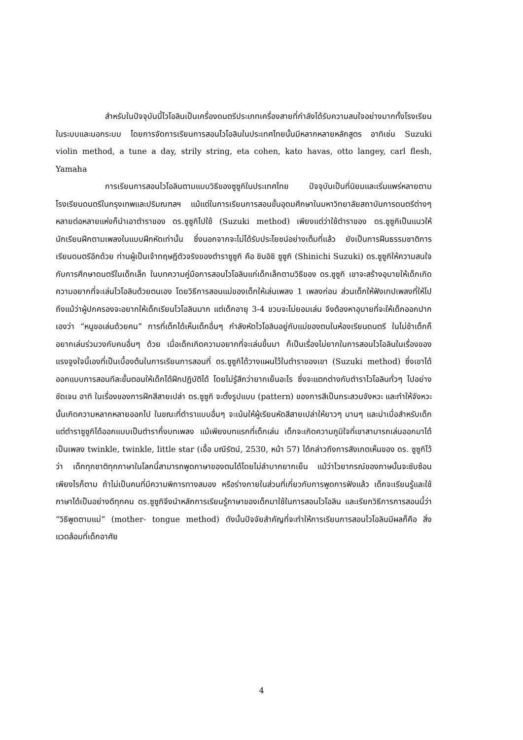สำหรับในปัจจุบันนี้ไวโอลินเป็นเครื่องดนตรีประเภทเครื่องสายที่กำลังได้รับความสนใจอย่างมากทั้งโรงเรียนในระบบและนอกระบบ โดยการจัดการเรียนการสอนไวโอลินในประเทศไทยนั้นมีหลากหลายหลักสูตร อาทิเช่น Suzuki violin method, a tune a day, strily string, eta cohen, kato havas, otto langey, carl flesh, Yamaha
การเรียนการสอนไวโอลินตามแบบวิธีของซูซูกิในประเทศไทย ปัจจุบันเป็นที่นิยมและเริ่มแพร่หลายตามโรงเรียนดนตรีในกรุงเทพและปริมณฑลฯ แม้แต่ในการเรียนการสอนขั้นอุดมศึกษาในมหาวิทยาลัยสถาบันการดนตรีต่างๆ หลายต่อหลายแห่งก็นำเอาตำราของ ดร.ซูซูกิไปใช้ (Suzuki method) เพียงแต่ว่าใช้ตำราของ ดร.ซูซูกิเป็นแนวให้นักเรียนฝึกตามเพลงในแบบฝึกหัดเท่านั้น ซึ่งนอกจากจะไม่ได้รับประโยชน์อย่างเต็มที่แล้ว ยังเป็นการฝืนธรรมชาติการเรียนดนตรีอีกด้วย ท่านผู้เป็นเจ้าทฤษฎีตัวจริงของตำราซูซูกิ คือ ชินอิชิ ซูซูกิ (Shinichi Suzuki) ดร.ซูซูกิให้ความสนใจกับการศึกษาดนตรีในเด็กเล็ก ในบทความคู่มือการสอนไวโอลินแก่เด็กเล็กตามวิธีของ ดร.ซูซูกิ เขาจะสร้างอุบายให้เด็กเกิดความอยากที่จะเล่นไวโอลินด้วยตนเอง โดยวิธีการสอนแม่ของเด็กให้เล่นเพลง 1 เพลงก่อน ส่วนเด็กให้ฟังเทปเพลงที่ให้ไป ถึงแม้ว่าผู้ปกครองจะอยากให้เด็กเรียนไวโอลินมาก แต่เด็กอายุ 3-4 ขวบจะไม่ยอมเล่น จึงต้องหาอุบายที่จะให้เด็กออกปากเองว่า “หนูขอเล่นด้วยคน” การที่เด็กได้เห็นเด็กอื่นๆ กำลังหัดไวโอลินอยู่กับแม่ของตนในห้องเรียนดนตรี ในไม่ช้าเด็กก็อยากเล่นร่วมวงกับคนอื่นๆ ด้วย เมื่อเด็กเกิดความอยากที่จะเล่นขึ้นมา ก็เป็นเรื่องไม่ยากในการสอนไวโอลินในเรื่องของแรงจูงใจนี้เองที่เป็นเบื้องต้นในการเรียนการสอนที่ ดร.ซูซูกิได้วางแผนไว้ในตำราของเขา (Suzuki method) ซึ่งเขาได้ออกแบบการสอนทีละขั้นตอนให้เด็กได้ฝึกปฏิบัติได้ โดยไม่รู้สึกว่ายากเย็นอะไร ซึ่งจะแตกต่างกับตำราไวโอลินทั่วๆ ไปอย่างชัดเจน อาทิ ในเรื่องของการฝึกสีสายเปล่า ดร.ซูซูกิ จะตั้งรูปแบบ (pattern) ของการสีเป็นกระสวนจังหวะ และทำให้จังหวะนั้นเกิดความหลากหลายออกไป ในขณะที่ตำราแบบอื่นๆ จะเน้นให้ผู้เรียนหัดสีสายเปล่าให้ยาวๆ นานๆ และน่าเบื่อสำหรับเด็ก แต่ตำราซูซูกิได้ออกแบบเป็นตำรากึ่งบทเพลง แม้เพียงบทแรกที่เด็กเล่น เด็กจะเกิดความภูมิใจที่เขาสามารถเล่นออกมาได้เป็นเพลง twinkle, twinkle, little star (เอื้อ มณีรัตน์, 2530, หน้า 57) ได้กล่าวถึงการสังเกตเห็นของ ดร. ซูซูกิไว้ว่า เด็กทุกชาติทุกภาษาในโลกนี้สามารถพูดภาษาของตนได้โดยไม่ลำบากยากเย็น แม้ว่าไวยากรณ์ของภาษนั้นจะซับซ้อนเพียงไรก็ตาม ถ้าไม่เป็นคนที่มีความพิการทางสมอง หรือร่างกายในส่วนที่เกี่ยวกับการพูดการฟังแล้ว เด็กจะเรียนรู้และใช้ภาษาได้เป็นอย่างดีทุกคน ดร.ซูซูกิจึงนำหลักการเรียนรู้ภาษาของเด็กมาใช้ในการสอนไวโอลิน และเรียกวิธีการการสอนนี้ว่า “วิธีพูดตามแม่” (mother- tongue method) ดังนั้นปัจจัยสำคัญที่จะทำให้การเรียนการสอนไวโอลินมีผลก็คือ สิ่งแวดล้อมที่เด็กอาศัย
4